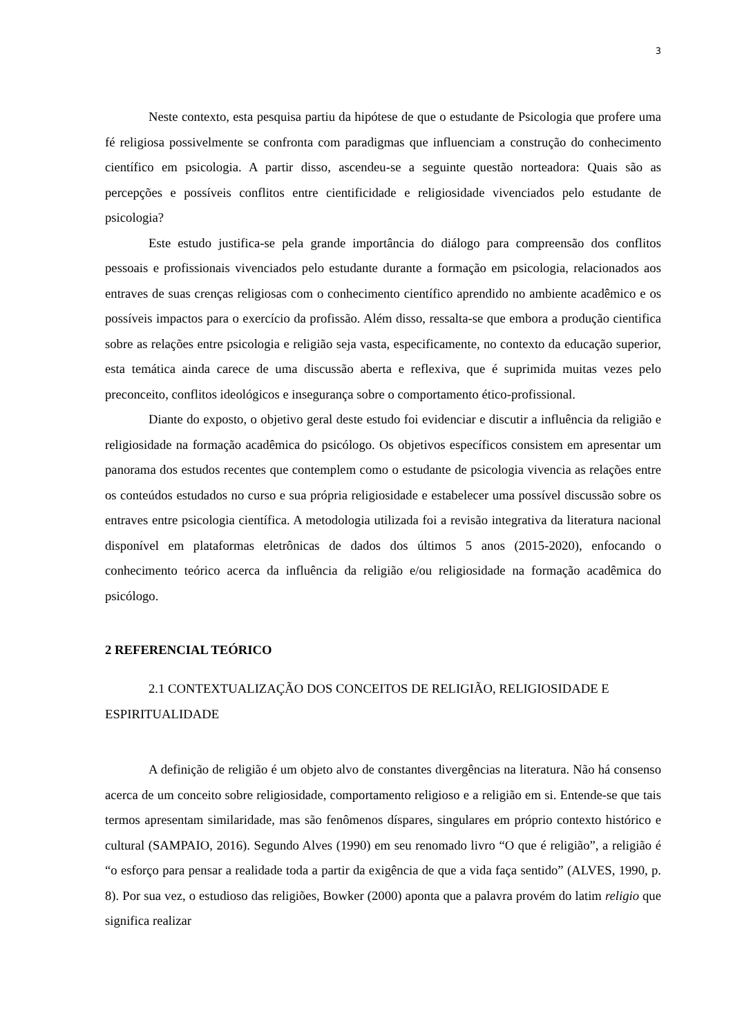3
Neste contexto, esta pesquisa partiu da hipótese de que o estudante de Psicologia que profere uma fé religiosa possivelmente se confronta com paradigmas que influenciam a construção do conhecimento científico em psicologia. A partir disso, ascendeu-se a seguinte questão norteadora: Quais são as percepções e possíveis conflitos entre cientificidade e religiosidade vivenciados pelo estudante de psicologia?
Este estudo justifica-se pela grande importância do diálogo para compreensão dos conflitos pessoais e profissionais vivenciados pelo estudante durante a formação em psicologia, relacionados aos entraves de suas crenças religiosas com o conhecimento científico aprendido no ambiente acadêmico e os possíveis impactos para o exercício da profissão. Além disso, ressalta-se que embora a produção cientifica sobre as relações entre psicologia e religião seja vasta, especificamente, no contexto da educação superior, esta temática ainda carece de uma discussão aberta e reflexiva, que é suprimida muitas vezes pelo preconceito, conflitos ideológicos e insegurança sobre o comportamento ético-profissional.
Diante do exposto, o objetivo geral deste estudo foi evidenciar e discutir a influência da religião e religiosidade na formação acadêmica do psicólogo. Os objetivos específicos consistem em apresentar um panorama dos estudos recentes que contemplem como o estudante de psicologia vivencia as relações entre os conteúdos estudados no curso e sua própria religiosidade e estabelecer uma possível discussão sobre os entraves entre psicologia científica. A metodologia utilizada foi a revisão integrativa da literatura nacional disponível em plataformas eletrônicas de dados dos últimos 5 anos (2015-2020), enfocando o conhecimento teórico acerca da influência da religião e/ou religiosidade na formação acadêmica do psicólogo.
2 REFERENCIAL TEÓRICO
2.1 CONTEXTUALIZAÇÃO DOS CONCEITOS DE RELIGIÃO, RELIGIOSIDADE E ESPIRITUALIDADE
A definição de religião é um objeto alvo de constantes divergências na literatura. Não há consenso acerca de um conceito sobre religiosidade, comportamento religioso e a religião em si. Entende-se que tais termos apresentam similaridade, mas são fenômenos díspares, singulares em próprio contexto histórico e cultural (SAMPAIO, 2016). Segundo Alves (1990) em seu renomado livro “O que é religião”, a religião é “o esforço para pensar a realidade toda a partir da exigência de que a vida faça sentido” (ALVES, 1990, p. 8). Por sua vez, o estudioso das religiões, Bowker (2000) aponta que a palavra provém do latim religio que significa realizar